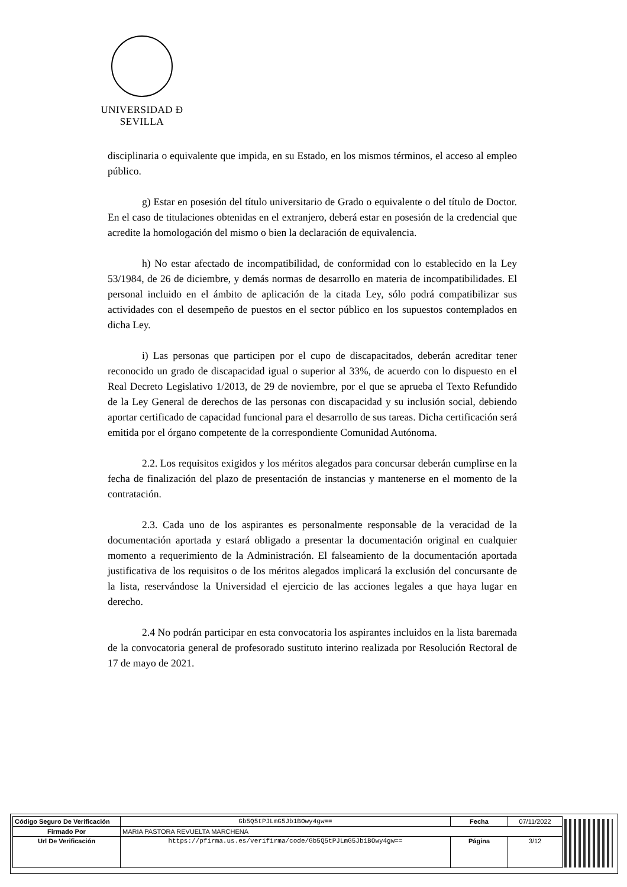UNIVERSIDAD Ð SEVILLA
disciplinaria o equivalente que impida, en su Estado, en los mismos términos, el acceso al empleo público.
g) Estar en posesión del título universitario de Grado o equivalente o del título de Doctor. En el caso de titulaciones obtenidas en el extranjero, deberá estar en posesión de la credencial que acredite la homologación del mismo o bien la declaración de equivalencia.
h) No estar afectado de incompatibilidad, de conformidad con lo establecido en la Ley 53/1984, de 26 de diciembre, y demás normas de desarrollo en materia de incompatibilidades. El personal incluido en el ámbito de aplicación de la citada Ley, sólo podrá compatibilizar sus actividades con el desempeño de puestos en el sector público en los supuestos contemplados en dicha Ley.
i) Las personas que participen por el cupo de discapacitados, deberán acreditar tener reconocido un grado de discapacidad igual o superior al 33%, de acuerdo con lo dispuesto en el Real Decreto Legislativo 1/2013, de 29 de noviembre, por el que se aprueba el Texto Refundido de la Ley General de derechos de las personas con discapacidad y su inclusión social, debiendo aportar certificado de capacidad funcional para el desarrollo de sus tareas. Dicha certificación será emitida por el órgano competente de la correspondiente Comunidad Autónoma.
2.2. Los requisitos exigidos y los méritos alegados para concursar deberán cumplirse en la fecha de finalización del plazo de presentación de instancias y mantenerse en el momento de la contratación.
2.3. Cada uno de los aspirantes es personalmente responsable de la veracidad de la documentación aportada y estará obligado a presentar la documentación original en cualquier momento a requerimiento de la Administración. El falseamiento de la documentación aportada justificativa de los requisitos o de los méritos alegados implicará la exclusión del concursante de la lista, reservándose la Universidad el ejercicio de las acciones legales a que haya lugar en derecho.
2.4 No podrán participar en esta convocatoria los aspirantes incluidos en la lista baremada de la convocatoria general de profesorado sustituto interino realizada por Resolución Rectoral de 17 de mayo de 2021.
| Código Seguro De Verificación | Gb5Q5tPJLmG5Jb1BOwy4gw== | Fecha | 07/11/2022 |
| Firmado Por | MARIA PASTORA REVUELTA MARCHENA | | |
| Url De Verificación | https://pfirma.us.es/verifirma/code/Gb5Q5tPJLmG5Jb1BOwy4gw== | Página | 3/12 |